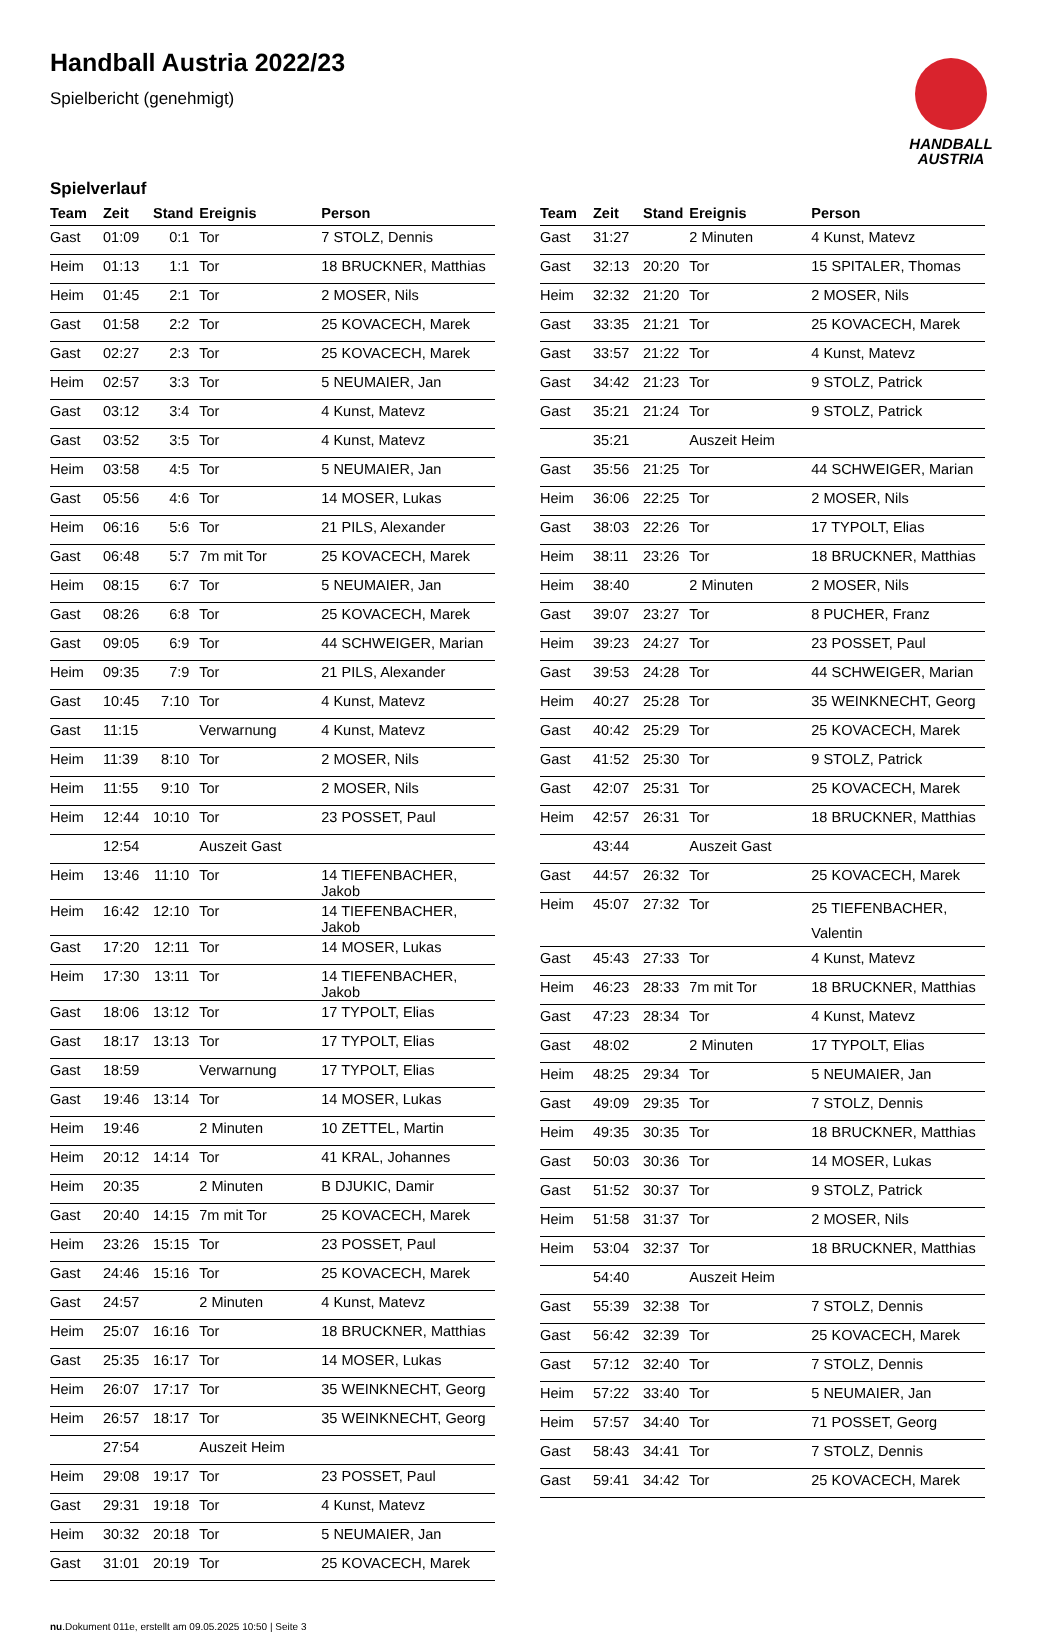Handball Austria 2022/23
Spielbericht (genehmigt)
HANDBALL
AUSTRIA
Spielverlauf
| Team | Zeit | Stand | Ereignis | Person |
| --- | --- | --- | --- | --- |
| Gast | 01:09 | 0:1 | Tor | 7 STOLZ, Dennis |
| Heim | 01:13 | 1:1 | Tor | 18 BRUCKNER, Matthias |
| Heim | 01:45 | 2:1 | Tor | 2 MOSER, Nils |
| Gast | 01:58 | 2:2 | Tor | 25 KOVACECH, Marek |
| Gast | 02:27 | 2:3 | Tor | 25 KOVACECH, Marek |
| Heim | 02:57 | 3:3 | Tor | 5 NEUMAIER, Jan |
| Gast | 03:12 | 3:4 | Tor | 4 Kunst, Matevz |
| Gast | 03:52 | 3:5 | Tor | 4 Kunst, Matevz |
| Heim | 03:58 | 4:5 | Tor | 5 NEUMAIER, Jan |
| Gast | 05:56 | 4:6 | Tor | 14 MOSER, Lukas |
| Heim | 06:16 | 5:6 | Tor | 21 PILS, Alexander |
| Gast | 06:48 | 5:7 | 7m mit Tor | 25 KOVACECH, Marek |
| Heim | 08:15 | 6:7 | Tor | 5 NEUMAIER, Jan |
| Gast | 08:26 | 6:8 | Tor | 25 KOVACECH, Marek |
| Gast | 09:05 | 6:9 | Tor | 44 SCHWEIGER, Marian |
| Heim | 09:35 | 7:9 | Tor | 21 PILS, Alexander |
| Gast | 10:45 | 7:10 | Tor | 4 Kunst, Matevz |
| Gast | 11:15 | | Verwarnung | 4 Kunst, Matevz |
| Heim | 11:39 | 8:10 | Tor | 2 MOSER, Nils |
| Heim | 11:55 | 9:10 | Tor | 2 MOSER, Nils |
| Heim | 12:44 | 10:10 | Tor | 23 POSSET, Paul |
| | 12:54 | | Auszeit Gast | |
| Heim | 13:46 | 11:10 | Tor | 14 TIEFENBACHER, Jakob |
| Heim | 16:42 | 12:10 | Tor | 14 TIEFENBACHER, Jakob |
| Gast | 17:20 | 12:11 | Tor | 14 MOSER, Lukas |
| Heim | 17:30 | 13:11 | Tor | 14 TIEFENBACHER, Jakob |
| Gast | 18:06 | 13:12 | Tor | 17 TYPOLT, Elias |
| Gast | 18:17 | 13:13 | Tor | 17 TYPOLT, Elias |
| Gast | 18:59 | | Verwarnung | 17 TYPOLT, Elias |
| Gast | 19:46 | 13:14 | Tor | 14 MOSER, Lukas |
| Heim | 19:46 | | 2 Minuten | 10 ZETTEL, Martin |
| Heim | 20:12 | 14:14 | Tor | 41 KRAL, Johannes |
| Heim | 20:35 | | 2 Minuten | B DJUKIC, Damir |
| Gast | 20:40 | 14:15 | 7m mit Tor | 25 KOVACECH, Marek |
| Heim | 23:26 | 15:15 | Tor | 23 POSSET, Paul |
| Gast | 24:46 | 15:16 | Tor | 25 KOVACECH, Marek |
| Gast | 24:57 | | 2 Minuten | 4 Kunst, Matevz |
| Heim | 25:07 | 16:16 | Tor | 18 BRUCKNER, Matthias |
| Gast | 25:35 | 16:17 | Tor | 14 MOSER, Lukas |
| Heim | 26:07 | 17:17 | Tor | 35 WEINKNECHT, Georg |
| Heim | 26:57 | 18:17 | Tor | 35 WEINKNECHT, Georg |
| | 27:54 | | Auszeit Heim | |
| Heim | 29:08 | 19:17 | Tor | 23 POSSET, Paul |
| Gast | 29:31 | 19:18 | Tor | 4 Kunst, Matevz |
| Heim | 30:32 | 20:18 | Tor | 5 NEUMAIER, Jan |
| Gast | 31:01 | 20:19 | Tor | 25 KOVACECH, Marek |
| Team | Zeit | Stand | Ereignis | Person |
| --- | --- | --- | --- | --- |
| Gast | 31:27 | | 2 Minuten | 4 Kunst, Matevz |
| Gast | 32:13 | 20:20 | Tor | 15 SPITALER, Thomas |
| Heim | 32:32 | 21:20 | Tor | 2 MOSER, Nils |
| Gast | 33:35 | 21:21 | Tor | 25 KOVACECH, Marek |
| Gast | 33:57 | 21:22 | Tor | 4 Kunst, Matevz |
| Gast | 34:42 | 21:23 | Tor | 9 STOLZ, Patrick |
| Gast | 35:21 | 21:24 | Tor | 9 STOLZ, Patrick |
| | 35:21 | | Auszeit Heim | |
| Gast | 35:56 | 21:25 | Tor | 44 SCHWEIGER, Marian |
| Heim | 36:06 | 22:25 | Tor | 2 MOSER, Nils |
| Gast | 38:03 | 22:26 | Tor | 17 TYPOLT, Elias |
| Heim | 38:11 | 23:26 | Tor | 18 BRUCKNER, Matthias |
| Heim | 38:40 | | 2 Minuten | 2 MOSER, Nils |
| Gast | 39:07 | 23:27 | Tor | 8 PUCHER, Franz |
| Heim | 39:23 | 24:27 | Tor | 23 POSSET, Paul |
| Gast | 39:53 | 24:28 | Tor | 44 SCHWEIGER, Marian |
| Heim | 40:27 | 25:28 | Tor | 35 WEINKNECHT, Georg |
| Gast | 40:42 | 25:29 | Tor | 25 KOVACECH, Marek |
| Gast | 41:52 | 25:30 | Tor | 9 STOLZ, Patrick |
| Gast | 42:07 | 25:31 | Tor | 25 KOVACECH, Marek |
| Heim | 42:57 | 26:31 | Tor | 18 BRUCKNER, Matthias |
| | 43:44 | | Auszeit Gast | |
| Gast | 44:57 | 26:32 | Tor | 25 KOVACECH, Marek |
| Heim | 45:07 | 27:32 | Tor | 25 TIEFENBACHER, Valentin |
| Gast | 45:43 | 27:33 | Tor | 4 Kunst, Matevz |
| Heim | 46:23 | 28:33 | 7m mit Tor | 18 BRUCKNER, Matthias |
| Gast | 47:23 | 28:34 | Tor | 4 Kunst, Matevz |
| Gast | 48:02 | | 2 Minuten | 17 TYPOLT, Elias |
| Heim | 48:25 | 29:34 | Tor | 5 NEUMAIER, Jan |
| Gast | 49:09 | 29:35 | Tor | 7 STOLZ, Dennis |
| Heim | 49:35 | 30:35 | Tor | 18 BRUCKNER, Matthias |
| Gast | 50:03 | 30:36 | Tor | 14 MOSER, Lukas |
| Gast | 51:52 | 30:37 | Tor | 9 STOLZ, Patrick |
| Heim | 51:58 | 31:37 | Tor | 2 MOSER, Nils |
| Heim | 53:04 | 32:37 | Tor | 18 BRUCKNER, Matthias |
| | 54:40 | | Auszeit Heim | |
| Gast | 55:39 | 32:38 | Tor | 7 STOLZ, Dennis |
| Gast | 56:42 | 32:39 | Tor | 25 KOVACECH, Marek |
| Gast | 57:12 | 32:40 | Tor | 7 STOLZ, Dennis |
| Heim | 57:22 | 33:40 | Tor | 5 NEUMAIER, Jan |
| Heim | 57:57 | 34:40 | Tor | 71 POSSET, Georg |
| Gast | 58:43 | 34:41 | Tor | 7 STOLZ, Dennis |
| Gast | 59:41 | 34:42 | Tor | 25 KOVACECH, Marek |
nu.Dokument 011e, erstellt am 09.05.2025 10:50 | Seite 3